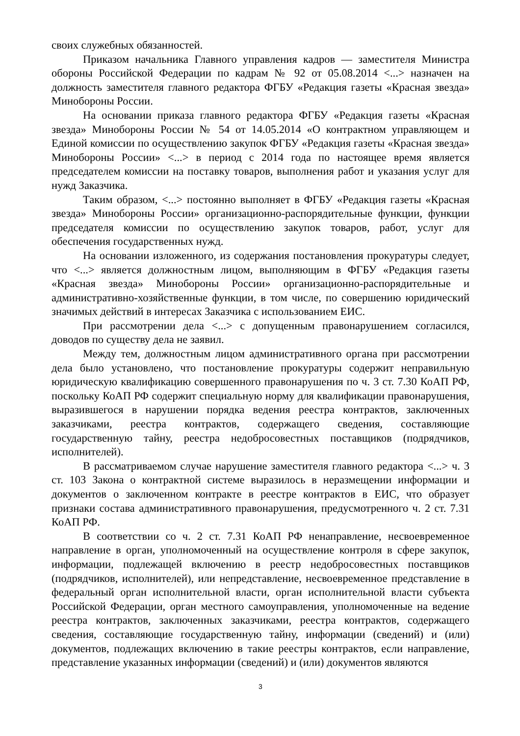своих служебных обязанностей.
Приказом начальника Главного управления кадров — заместителя Министра обороны Российской Федерации по кадрам № 92 от 05.08.2014 <...> назначен на должность заместителя главного редактора ФГБУ «Редакция газеты «Красная звезда» Минобороны России.
На основании приказа главного редактора ФГБУ «Редакция газеты «Красная звезда» Минобороны России № 54 от 14.05.2014 «О контрактном управляющем и Единой комиссии по осуществлению закупок ФГБУ «Редакция газеты «Красная звезда» Минобороны России» <...> в период с 2014 года по настоящее время является председателем комиссии на поставку товаров, выполнения работ и указания услуг для нужд Заказчика.
Таким образом, <...> постоянно выполняет в ФГБУ «Редакция газеты «Красная звезда» Минобороны России» организационно-распорядительные функции, функции председателя комиссии по осуществлению закупок товаров, работ, услуг для обеспечения государственных нужд.
На основании изложенного, из содержания постановления прокуратуры следует, что <...> является должностным лицом, выполняющим в ФГБУ «Редакция газеты «Красная звезда» Минобороны России» организационно-распорядительные и административно-хозяйственные функции, в том числе, по совершению юридический значимых действий в интересах Заказчика с использованием ЕИС.
При рассмотрении дела <...> с допущенным правонарушением согласился, доводов по существу дела не заявил.
Между тем, должностным лицом административного органа при рассмотрении дела было установлено, что постановление прокуратуры содержит неправильную юридическую квалификацию совершенного правонарушения по ч. 3 ст. 7.30 КоАП РФ, поскольку КоАП РФ содержит специальную норму для квалификации правонарушения, выразившегося в нарушении порядка ведения реестра контрактов, заключенных заказчиками, реестра контрактов, содержащего сведения, составляющие государственную тайну, реестра недобросовестных поставщиков (подрядчиков, исполнителей).
В рассматриваемом случае нарушение заместителя главного редактора <...> ч. 3 ст. 103 Закона о контрактной системе выразилось в неразмещении информации и документов о заключенном контракте в реестре контрактов в ЕИС, что образует признаки состава административного правонарушения, предусмотренного ч. 2 ст. 7.31 КоАП РФ.
В соответствии со ч. 2 ст. 7.31 КоАП РФ ненаправление, несвоевременное направление в орган, уполномоченный на осуществление контроля в сфере закупок, информации, подлежащей включению в реестр недобросовестных поставщиков (подрядчиков, исполнителей), или непредставление, несвоевременное представление в федеральный орган исполнительной власти, орган исполнительной власти субъекта Российской Федерации, орган местного самоуправления, уполномоченные на ведение реестра контрактов, заключенных заказчиками, реестра контрактов, содержащего сведения, составляющие государственную тайну, информации (сведений) и (или) документов, подлежащих включению в такие реестры контрактов, если направление, представление указанных информации (сведений) и (или) документов являются
3